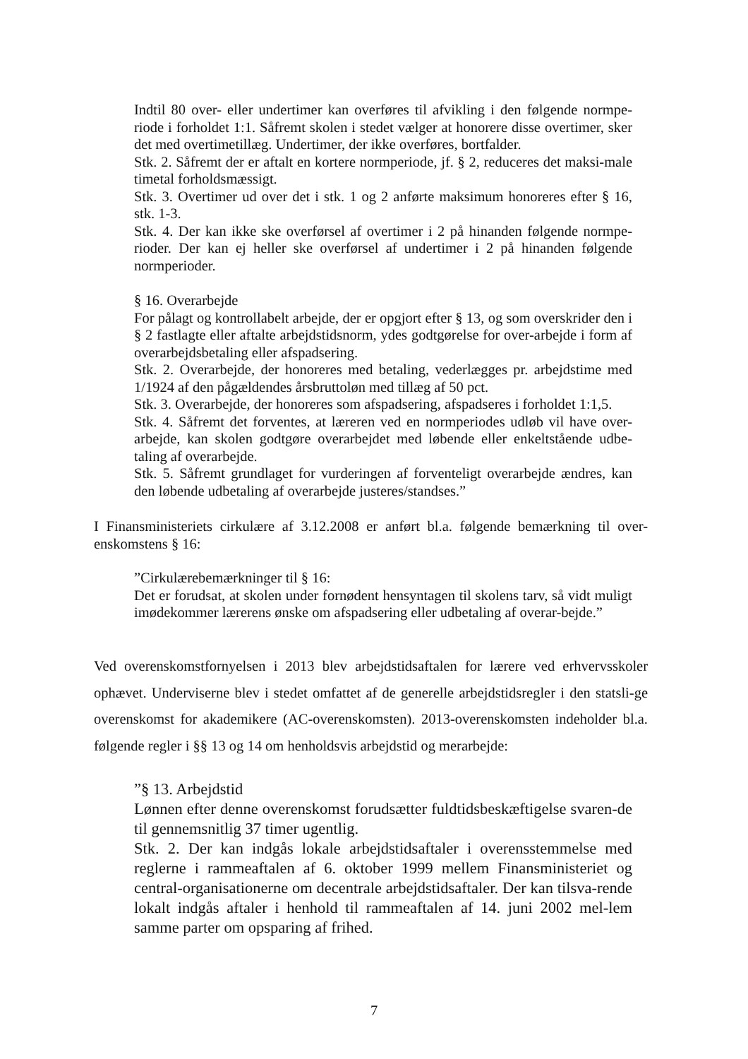Indtil 80 over- eller undertimer kan overføres til afvikling i den følgende normpe-riode i forholdet 1:1. Såfremt skolen i stedet vælger at honorere disse overtimer, sker det med overtimetillæg. Undertimer, der ikke overføres, bortfalder.
Stk. 2. Såfremt der er aftalt en kortere normperiode, jf. § 2, reduceres det maksi-male timetal forholdsmæssigt.
Stk. 3. Overtimer ud over det i stk. 1 og 2 anførte maksimum honoreres efter § 16, stk. 1-3.
Stk. 4. Der kan ikke ske overførsel af overtimer i 2 på hinanden følgende normpe-rioder. Der kan ej heller ske overførsel af undertimer i 2 på hinanden følgende normperioder.
§ 16. Overarbejde
For pålagt og kontrollabelt arbejde, der er opgjort efter § 13, og som overskrider den i § 2 fastlagte eller aftalte arbejdstidsnorm, ydes godtgørelse for over-arbejde i form af overarbejdsbetaling eller afspadsering.
Stk. 2. Overarbejde, der honoreres med betaling, vederlægges pr. arbejdstime med 1/1924 af den pågældendes årsbruttoløn med tillæg af 50 pct.
Stk. 3. Overarbejde, der honoreres som afspadsering, afspadseres i forholdet 1:1,5.
Stk. 4. Såfremt det forventes, at læreren ved en normperiodes udløb vil have over-arbejde, kan skolen godtgøre overarbejdet med løbende eller enkeltstående udbe-taling af overarbejde.
Stk. 5. Såfremt grundlaget for vurderingen af forventeligt overarbejde ændres, kan den løbende udbetaling af overarbejde justeres/standses.”
I Finansministeriets cirkulære af 3.12.2008 er anført bl.a. følgende bemærkning til over-enskomstens § 16:
”Cirkulærebemærkninger til § 16:
Det er forudsat, at skolen under fornødent hensyntagen til skolens tarv, så vidt muligt imødekommer lærerens ønske om afspadsering eller udbetaling af overar-bejde.”
Ved overenskomstfornyelsen i 2013 blev arbejdstidsaftalen for lærere ved erhvervsskoler ophævet. Underviserne blev i stedet omfattet af de generelle arbejdstidsregler i den statsli-ge overenskomst for akademikere (AC-overenskomsten). 2013-overenskomsten indeholder bl.a. følgende regler i §§ 13 og 14 om henholdsvis arbejdstid og merarbejde:
”§ 13. Arbejdstid
Lønnen efter denne overenskomst forudsætter fuldtidsbeskæftigelse svaren-de til gennemsnitlig 37 timer ugentlig.
Stk. 2. Der kan indgås lokale arbejdstidsaftaler i overensstemmelse med reglerne i rammeaftalen af 6. oktober 1999 mellem Finansministeriet og central-organisationerne om decentrale arbejdstidsaftaler. Der kan tilsva-rende lokalt indgås aftaler i henhold til rammeaftalen af 14. juni 2002 mel-lem samme parter om opsparing af frihed.
7